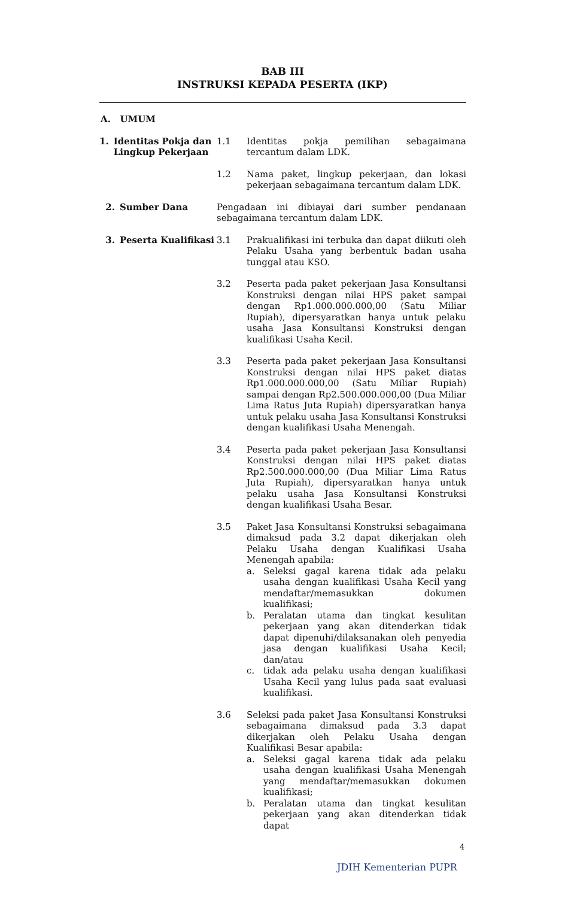BAB III
INSTRUKSI KEPADA PESERTA (IKP)
A. UMUM
1. Identitas Pokja dan Lingkup Pekerjaan
1.1 Identitas pokja pemilihan sebagaimana tercantum dalam LDK.
1.2 Nama paket, lingkup pekerjaan, dan lokasi pekerjaan sebagaimana tercantum dalam LDK.
2. Sumber Dana Pengadaan ini dibiayai dari sumber pendanaan sebagaimana tercantum dalam LDK.
3. Peserta Kualifikasi
3.1 Prakualifikasi ini terbuka dan dapat diikuti oleh Pelaku Usaha yang berbentuk badan usaha tunggal atau KSO.
3.2 Peserta pada paket pekerjaan Jasa Konsultansi Konstruksi dengan nilai HPS paket sampai dengan Rp1.000.000.000,00 (Satu Miliar Rupiah), dipersyaratkan hanya untuk pelaku usaha Jasa Konsultansi Konstruksi dengan kualifikasi Usaha Kecil.
3.3 Peserta pada paket pekerjaan Jasa Konsultansi Konstruksi dengan nilai HPS paket diatas Rp1.000.000.000,00 (Satu Miliar Rupiah) sampai dengan Rp2.500.000.000,00 (Dua Miliar Lima Ratus Juta Rupiah) dipersyaratkan hanya untuk pelaku usaha Jasa Konsultansi Konstruksi dengan kualifikasi Usaha Menengah.
3.4 Peserta pada paket pekerjaan Jasa Konsultansi Konstruksi dengan nilai HPS paket diatas Rp2.500.000.000,00 (Dua Miliar Lima Ratus Juta Rupiah), dipersyaratkan hanya untuk pelaku usaha Jasa Konsultansi Konstruksi dengan kualifikasi Usaha Besar.
3.5 Paket Jasa Konsultansi Konstruksi sebagaimana dimaksud pada 3.2 dapat dikerjakan oleh Pelaku Usaha dengan Kualifikasi Usaha Menengah apabila:
a. Seleksi gagal karena tidak ada pelaku usaha dengan kualifikasi Usaha Kecil yang mendaftar/memasukkan dokumen kualifikasi;
b. Peralatan utama dan tingkat kesulitan pekerjaan yang akan ditenderkan tidak dapat dipenuhi/dilaksanakan oleh penyedia jasa dengan kualifikasi Usaha Kecil; dan/atau
c. tidak ada pelaku usaha dengan kualifikasi Usaha Kecil yang lulus pada saat evaluasi kualifikasi.
3.6 Seleksi pada paket Jasa Konsultansi Konstruksi sebagaimana dimaksud pada 3.3 dapat dikerjakan oleh Pelaku Usaha dengan Kualifikasi Besar apabila:
a. Seleksi gagal karena tidak ada pelaku usaha dengan kualifikasi Usaha Menengah yang mendaftar/memasukkan dokumen kualifikasi;
b. Peralatan utama dan tingkat kesulitan pekerjaan yang akan ditenderkan tidak dapat
4
JDIH Kementerian PUPR